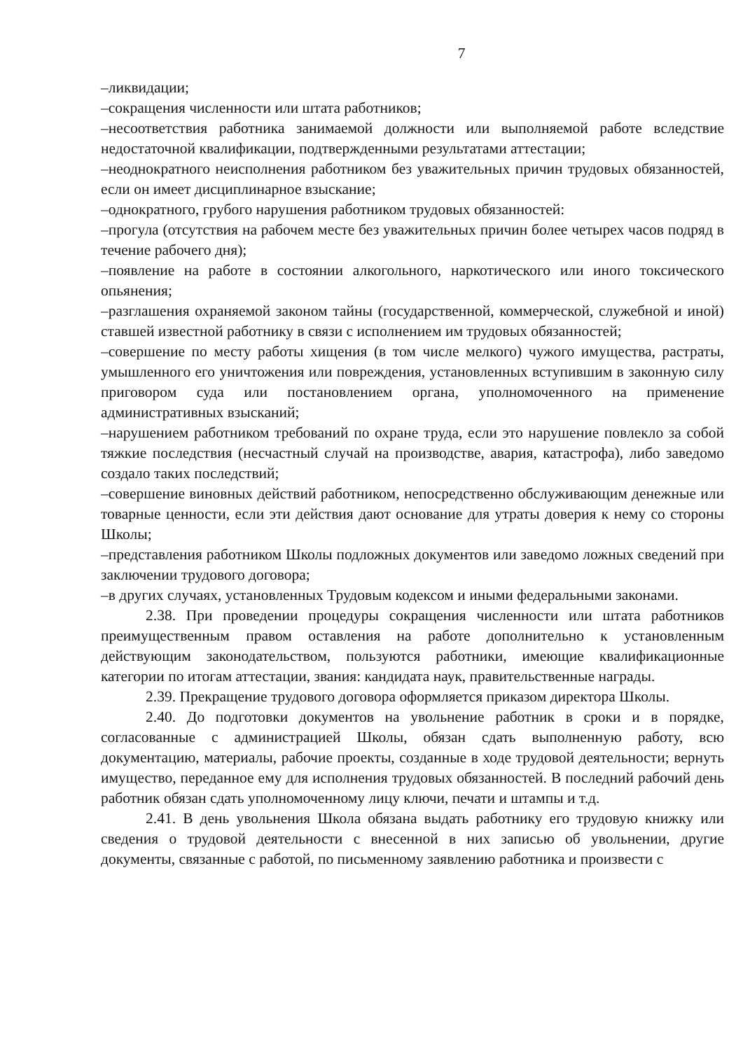7
–ликвидации;
–сокращения численности или штата работников;
–несоответствия работника занимаемой должности или выполняемой работе вследствие недостаточной квалификации, подтвержденными результатами аттестации;
–неоднократного неисполнения работником без уважительных причин трудовых обязанностей, если он имеет дисциплинарное взыскание;
–однократного, грубого нарушения работником трудовых обязанностей:
–прогула (отсутствия на рабочем месте без уважительных причин более четырех часов подряд в течение рабочего дня);
–появление на работе в состоянии алкогольного, наркотического или иного токсического опьянения;
–разглашения охраняемой законом тайны (государственной, коммерческой, служебной и иной) ставшей известной работнику в связи с исполнением им трудовых обязанностей;
–совершение по месту работы хищения (в том числе мелкого) чужого имущества, растраты, умышленного его уничтожения или повреждения, установленных вступившим в законную силу приговором суда или постановлением органа, уполномоченного на применение административных взысканий;
–нарушением работником требований по охране труда, если это нарушение повлекло за собой тяжкие последствия (несчастный случай на производстве, авария, катастрофа), либо заведомо создало таких последствий;
–совершение виновных действий работником, непосредственно обслуживающим денежные или товарные ценности, если эти действия дают основание для утраты доверия к нему со стороны Школы;
–представления работником Школы подложных документов или заведомо ложных сведений при заключении трудового договора;
–в других случаях, установленных Трудовым кодексом и иными федеральными законами.
2.38. При проведении процедуры сокращения численности или штата работников преимущественным правом оставления на работе дополнительно к установленным действующим законодательством, пользуются работники, имеющие квалификационные категории по итогам аттестации, звания: кандидата наук, правительственные награды.
2.39. Прекращение трудового договора оформляется приказом директора Школы.
2.40. До подготовки документов на увольнение работник в сроки и в порядке, согласованные с администрацией Школы, обязан сдать выполненную работу, всю документацию, материалы, рабочие проекты, созданные в ходе трудовой деятельности; вернуть имущество, переданное ему для исполнения трудовых обязанностей. В последний рабочий день работник обязан сдать уполномоченному лицу ключи, печати и штампы и т.д.
2.41. В день увольнения Школа обязана выдать работнику его трудовую книжку или сведения о трудовой деятельности с внесенной в них записью об увольнении, другие документы, связанные с работой, по письменному заявлению работника и произвести с